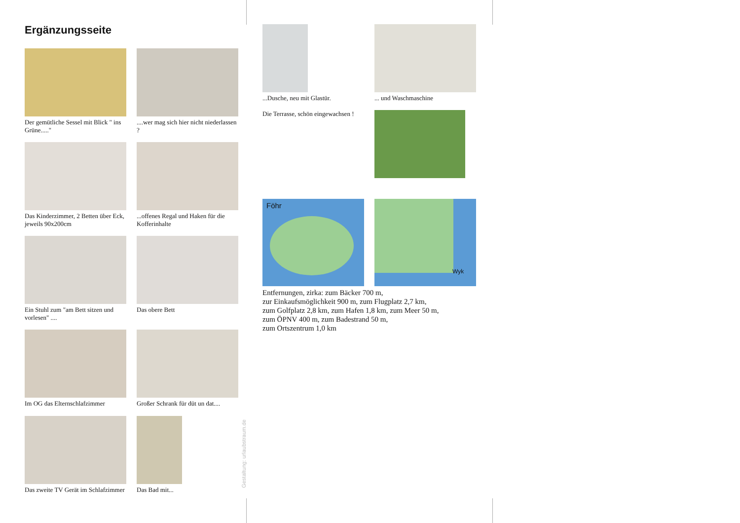Ergänzungsseite
Der gemütliche Sessel mit Blick " ins Grüne....."
....wer mag sich hier nicht niederlassen ?
Das Kinderzimmer, 2 Betten über Eck, jeweils 90x200cm
...offenes Regal und Haken für die Kofferinhalte
Ein Stuhl zum "am Bett sitzen und vorlesen" ....
Das obere Bett
Im OG das Elternschlafzimmer
Großer Schrank für düt un dat....
Das zweite TV Gerät im Schlafzimmer
Das Bad mit...
...Dusche, neu mit Glastür.
... und Waschmaschine
Die Terrasse, schön eingewachsen !
Föhr
Wyk
Entfernungen, zirka: zum Bäcker 700 m,
zur Einkaufsmöglichkeit 900 m, zum Flugplatz 2,7 km,
zum Golfplatz 2,8 km, zum Hafen 1,8 km, zum Meer 50 m,
zum ÖPNV 400 m, zum Badestrand 50 m,
zum Ortszentrum 1,0 km
Gestaltung: urlaubstraum.de